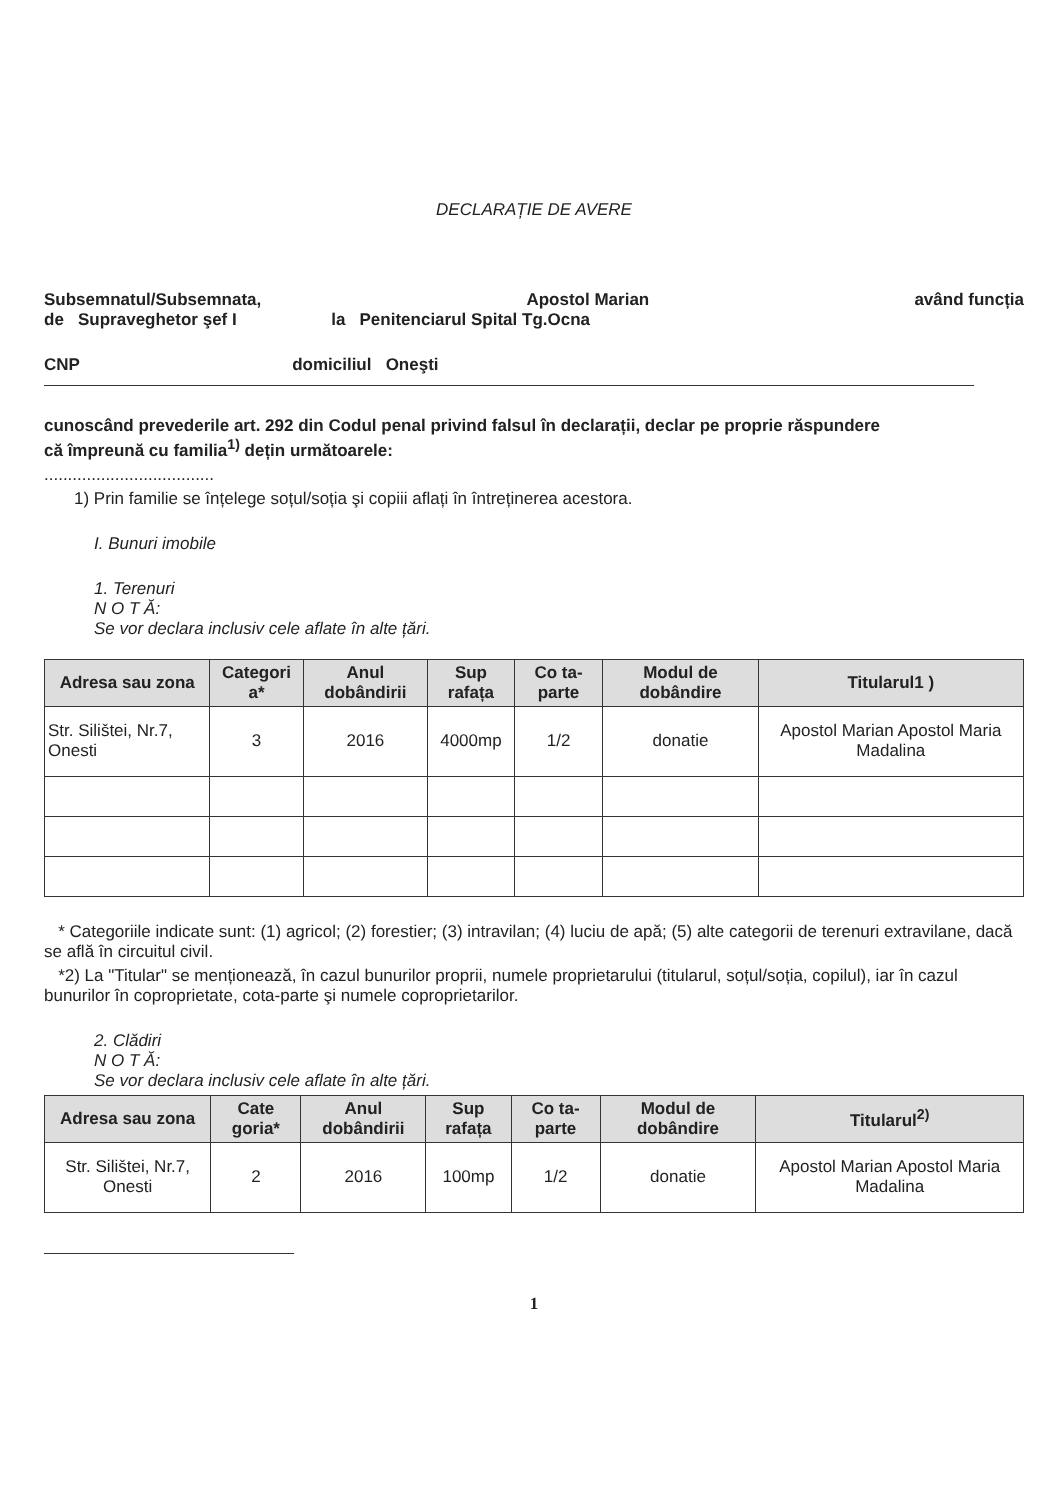DECLARAȚIE DE AVERE
Subsemnatul/Subsemnata, Apostol Marian având funcția
de Supraveghetor şef I la Penitenciarul Spital Tg.Ocna
CNP domiciliul Oneşti
cunoscând prevederile art. 292 din Codul penal privind falsul în declarații, declar pe proprie răspundere
că împreună cu familia<sup>1)</sup> dețin următoarele:
....................................
1) Prin familie se înțelege soțul/soția şi copiii aflați în întreținerea acestora.
I. Bunuri imobile
1. Terenuri
N O T Ă:
Se vor declara inclusiv cele aflate în alte țări.
| Adresa sau zona | Categori a* | Anul dobândirii | Sup rafața | Co ta-parte | Modul de dobândire | Titularul1 ) |
| --- | --- | --- | --- | --- | --- | --- |
| Str. Silištei, Nr.7, Onesti | 3 | 2016 | 4000mp | 1/2 | donatie | Apostol Marian Apostol Maria Madalina |
* Categoriile indicate sunt: (1) agricol; (2) forestier; (3) intravilan; (4) luciu de apă; (5) alte categorii de terenuri extravilane, dacă se află în circuitul civil.
*2) La "Titular" se menționează, în cazul bunurilor proprii, numele proprietarului (titularul, soțul/soția, copilul), iar în cazul bunurilor în coproprietate, cota-parte şi numele coproprietarilor.
2. Clădiri
N O T Ă:
Se vor declara inclusiv cele aflate în alte țări.
| Adresa sau zona | Cate goria* | Anul dobândirii | Sup rafața | Co ta-parte | Modul de dobândire | Titularul<sup>2)</sup> |
| --- | --- | --- | --- | --- | --- | --- |
| Str. Silištei, Nr.7, Onesti | 2 | 2016 | 100mp | 1/2 | donatie | Apostol Marian Apostol Maria Madalina |
1